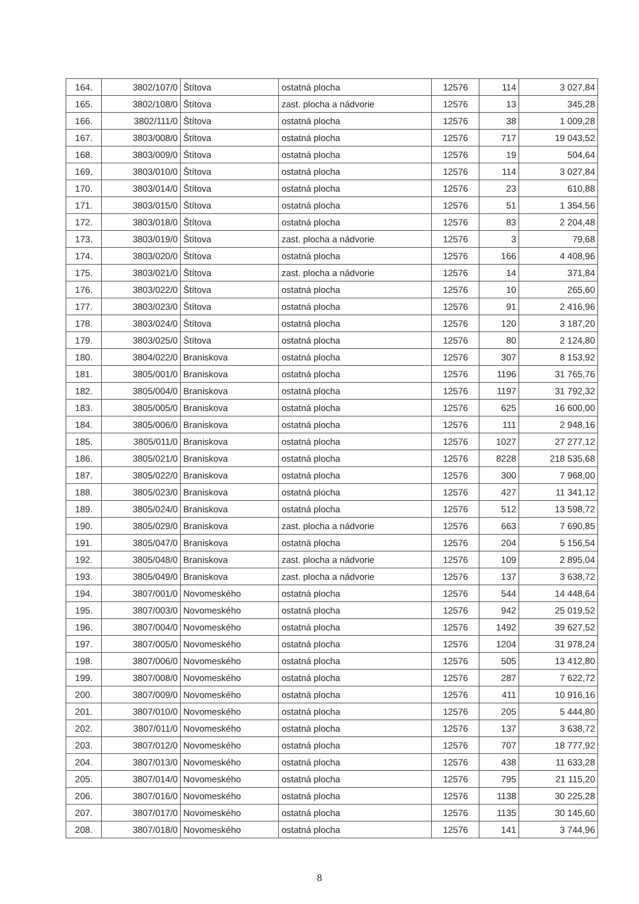| 164. | 3802/107/0 | Štítova | ostatná plocha | 12576 | 114 | 3 027,84 |
| 165. | 3802/108/0 | Štítova | zast. plocha a nádvorie | 12576 | 13 | 345,28 |
| 166. | 3802/111/0 | Štítova | ostatná plocha | 12576 | 38 | 1 009,28 |
| 167. | 3803/008/0 | Štítova | ostatná plocha | 12576 | 717 | 19 043,52 |
| 168. | 3803/009/0 | Štítova | ostatná plocha | 12576 | 19 | 504,64 |
| 169. | 3803/010/0 | Štítova | ostatná plocha | 12576 | 114 | 3 027,84 |
| 170. | 3803/014/0 | Štítova | ostatná plocha | 12576 | 23 | 610,88 |
| 171. | 3803/015/0 | Štítova | ostatná plocha | 12576 | 51 | 1 354,56 |
| 172. | 3803/018/0 | Štítova | ostatná plocha | 12576 | 83 | 2 204,48 |
| 173. | 3803/019/0 | Štítova | zast. plocha a nádvorie | 12576 | 3 | 79,68 |
| 174. | 3803/020/0 | Štítova | ostatná plocha | 12576 | 166 | 4 408,96 |
| 175. | 3803/021/0 | Štítova | zast. plocha a nádvorie | 12576 | 14 | 371,84 |
| 176. | 3803/022/0 | Štítova | ostatná plocha | 12576 | 10 | 265,60 |
| 177. | 3803/023/0 | Štítova | ostatná plocha | 12576 | 91 | 2 416,96 |
| 178. | 3803/024/0 | Štítova | ostatná plocha | 12576 | 120 | 3 187,20 |
| 179. | 3803/025/0 | Štítova | ostatná plocha | 12576 | 80 | 2 124,80 |
| 180. | 3804/022/0 | Braniskova | ostatná plocha | 12576 | 307 | 8 153,92 |
| 181. | 3805/001/0 | Braniskova | ostatná plocha | 12576 | 1196 | 31 765,76 |
| 182. | 3805/004/0 | Braniskova | ostatná plocha | 12576 | 1197 | 31 792,32 |
| 183. | 3805/005/0 | Braniskova | ostatná plocha | 12576 | 625 | 16 600,00 |
| 184. | 3805/006/0 | Braniskova | ostatná plocha | 12576 | 111 | 2 948,16 |
| 185. | 3805/011/0 | Braniskova | ostatná plocha | 12576 | 1027 | 27 277,12 |
| 186. | 3805/021/0 | Braniskova | ostatná plocha | 12576 | 8228 | 218 535,68 |
| 187. | 3805/022/0 | Braniskova | ostatná plocha | 12576 | 300 | 7 968,00 |
| 188. | 3805/023/0 | Braniskova | ostatná plocha | 12576 | 427 | 11 341,12 |
| 189. | 3805/024/0 | Braniskova | ostatná plocha | 12576 | 512 | 13 598,72 |
| 190. | 3805/029/0 | Braniskova | zast. plocha a nádvorie | 12576 | 663 | 7 690,85 |
| 191. | 3805/047/0 | Braniskova | ostatná plocha | 12576 | 204 | 5 156,54 |
| 192. | 3805/048/0 | Braniskova | zast. plocha a nádvorie | 12576 | 109 | 2 895,04 |
| 193. | 3805/049/0 | Braniskova | zast. plocha a nádvorie | 12576 | 137 | 3 638,72 |
| 194. | 3807/001/0 | Novomeského | ostatná plocha | 12576 | 544 | 14 448,64 |
| 195. | 3807/003/0 | Novomeského | ostatná plocha | 12576 | 942 | 25 019,52 |
| 196. | 3807/004/0 | Novomeského | ostatná plocha | 12576 | 1492 | 39 627,52 |
| 197. | 3807/005/0 | Novomeského | ostatná plocha | 12576 | 1204 | 31 978,24 |
| 198. | 3807/006/0 | Novomeského | ostatná plocha | 12576 | 505 | 13 412,80 |
| 199. | 3807/008/0 | Novomeského | ostatná plocha | 12576 | 287 | 7 622,72 |
| 200. | 3807/009/0 | Novomeského | ostatná plocha | 12576 | 411 | 10 916,16 |
| 201. | 3807/010/0 | Novomeského | ostatná plocha | 12576 | 205 | 5 444,80 |
| 202. | 3807/011/0 | Novomeského | ostatná plocha | 12576 | 137 | 3 638,72 |
| 203. | 3807/012/0 | Novomeského | ostatná plocha | 12576 | 707 | 18 777,92 |
| 204. | 3807/013/0 | Novomeského | ostatná plocha | 12576 | 438 | 11 633,28 |
| 205. | 3807/014/0 | Novomeského | ostatná plocha | 12576 | 795 | 21 115,20 |
| 206. | 3807/016/0 | Novomeského | ostatná plocha | 12576 | 1138 | 30 225,28 |
| 207. | 3807/017/0 | Novomeského | ostatná plocha | 12576 | 1135 | 30 145,60 |
| 208. | 3807/018/0 | Novomeského | ostatná plocha | 12576 | 141 | 3 744,96 |
8